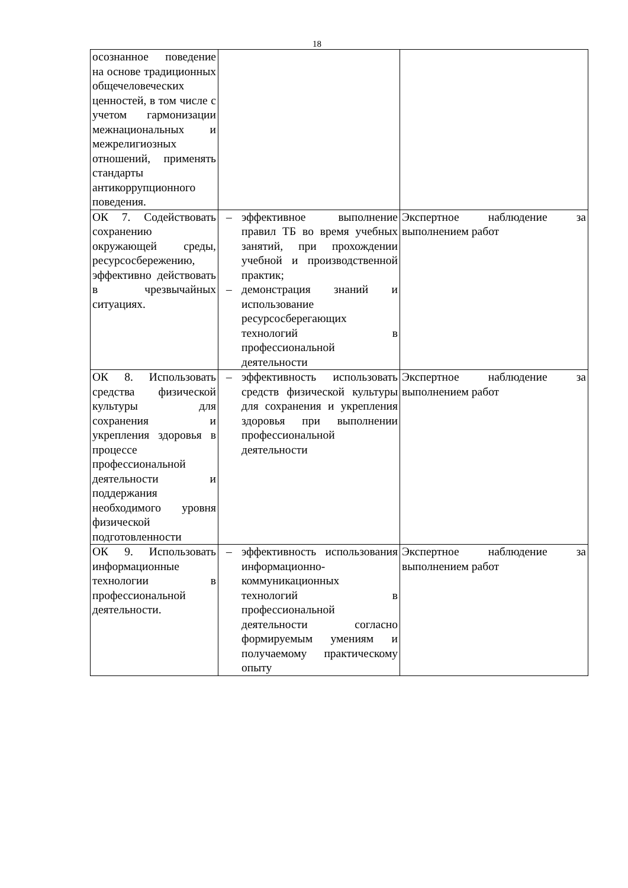18
| осознанное поведение на основе традиционных общечеловеческих ценностей, в том числе с учетом гармонизации межнациональных и межрелигиозных отношений, применять стандарты антикоррупционного поведения. | | |
| ОК 7. Содействовать сохранению окружающей среды, ресурсосбережению, эффективно действовать в чрезвычайных ситуациях. | – эффективное выполнение правил ТБ во время учебных занятий, при прохождении учебной и производственной практик; – демонстрация знаний и использование ресурсосберегающих технологий в профессиональной деятельности | Экспертное наблюдение за выполнением работ |
| ОК 8. Использовать средства физической культуры для сохранения и укрепления здоровья в процессе профессиональной деятельности и поддержания необходимого уровня физической подготовленности | – эффективность использовать средств физической культуры для сохранения и укрепления здоровья при выполнении профессиональной деятельности | Экспертное наблюдение за выполнением работ |
| ОК 9. Использовать информационные технологии в профессиональной деятельности. | – эффективность использования информационно-коммуникационных технологий в профессиональной деятельности согласно формируемым умениям и получаемому практическому опыту | Экспертное наблюдение за выполнением работ |